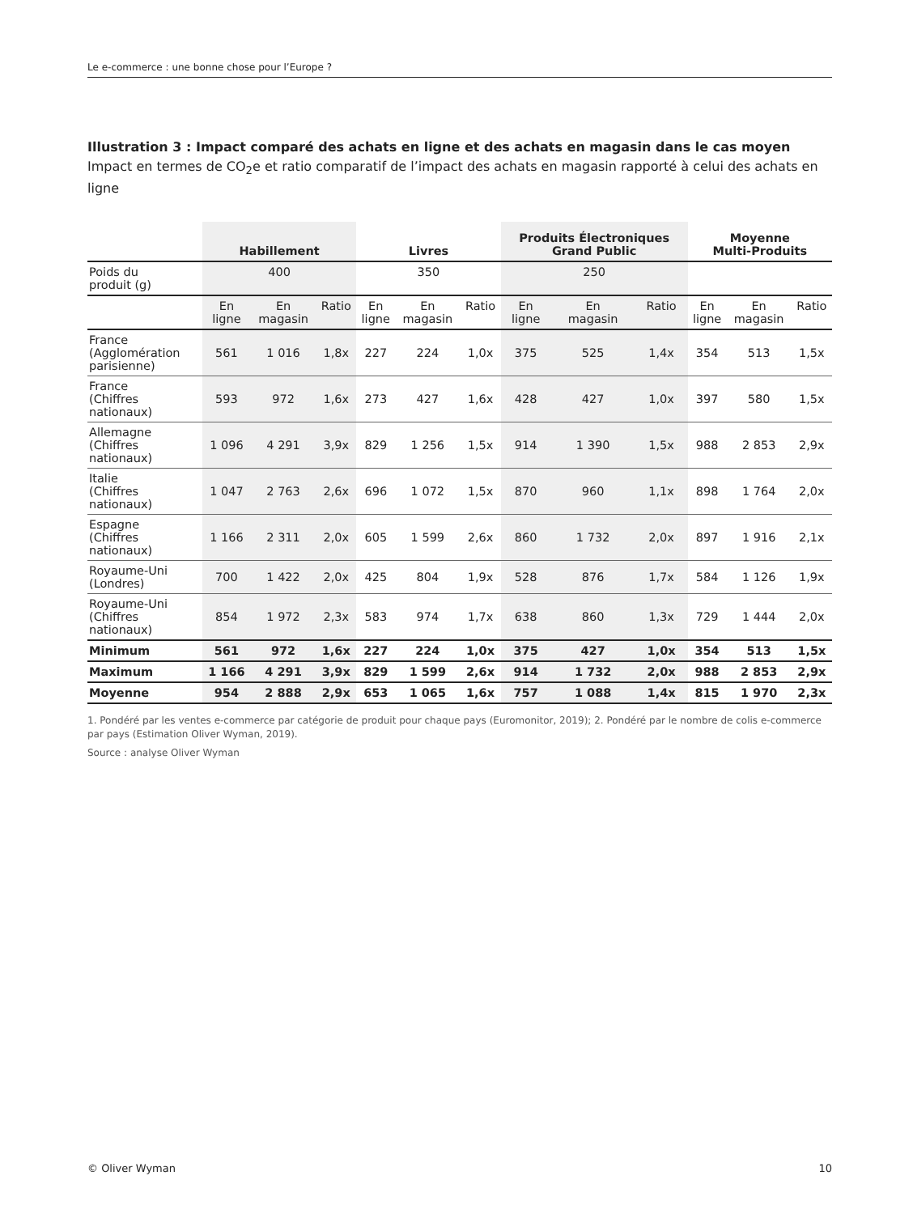Le e-commerce : une bonne chose pour l’Europe ?
Illustration 3 : Impact comparé des achats en ligne et des achats en magasin dans le cas moyen
Impact en termes de CO<sub>2</sub>e et ratio comparatif de l’impact des achats en magasin rapporté à celui des achats en ligne
| | Habillement | | | Livres | | | Produits Électroniques Grand Public | | | Moyenne Multi-Produits | | |
| --- | --- | --- | --- | --- | --- | --- | --- | --- | --- | --- | --- | --- |
| Poids du produit (g) | 400 | | | 350 | | | 250 | | | | | |
| | En ligne | En magasin | Ratio | En ligne | En magasin | Ratio | En ligne | En magasin | Ratio | En ligne | En magasin | Ratio |
| France (Agglomération parisienne) | 561 | 1 016 | 1,8x | 227 | 224 | 1,0x | 375 | 525 | 1,4x | 354 | 513 | 1,5x |
| France (Chiffres nationaux) | 593 | 972 | 1,6x | 273 | 427 | 1,6x | 428 | 427 | 1,0x | 397 | 580 | 1,5x |
| Allemagne (Chiffres nationaux) | 1 096 | 4 291 | 3,9x | 829 | 1 256 | 1,5x | 914 | 1 390 | 1,5x | 988 | 2 853 | 2,9x |
| Italie (Chiffres nationaux) | 1 047 | 2 763 | 2,6x | 696 | 1 072 | 1,5x | 870 | 960 | 1,1x | 898 | 1 764 | 2,0x |
| Espagne (Chiffres nationaux) | 1 166 | 2 311 | 2,0x | 605 | 1 599 | 2,6x | 860 | 1 732 | 2,0x | 897 | 1 916 | 2,1x |
| Royaume-Uni (Londres) | 700 | 1 422 | 2,0x | 425 | 804 | 1,9x | 528 | 876 | 1,7x | 584 | 1 126 | 1,9x |
| Royaume-Uni (Chiffres nationaux) | 854 | 1 972 | 2,3x | 583 | 974 | 1,7x | 638 | 860 | 1,3x | 729 | 1 444 | 2,0x |
| Minimum | 561 | 972 | 1,6x | 227 | 224 | 1,0x | 375 | 427 | 1,0x | 354 | 513 | 1,5x |
| Maximum | 1 166 | 4 291 | 3,9x | 829 | 1 599 | 2,6x | 914 | 1 732 | 2,0x | 988 | 2 853 | 2,9x |
| Moyenne | 954 | 2 888 | 2,9x | 653 | 1 065 | 1,6x | 757 | 1 088 | 1,4x | 815 | 1 970 | 2,3x |
1. Pondéré par les ventes e-commerce par catégorie de produit pour chaque pays (Euromonitor, 2019); 2. Pondéré par le nombre de colis e-commerce par pays (Estimation Oliver Wyman, 2019).
Source : analyse Oliver Wyman
© Oliver Wyman 10